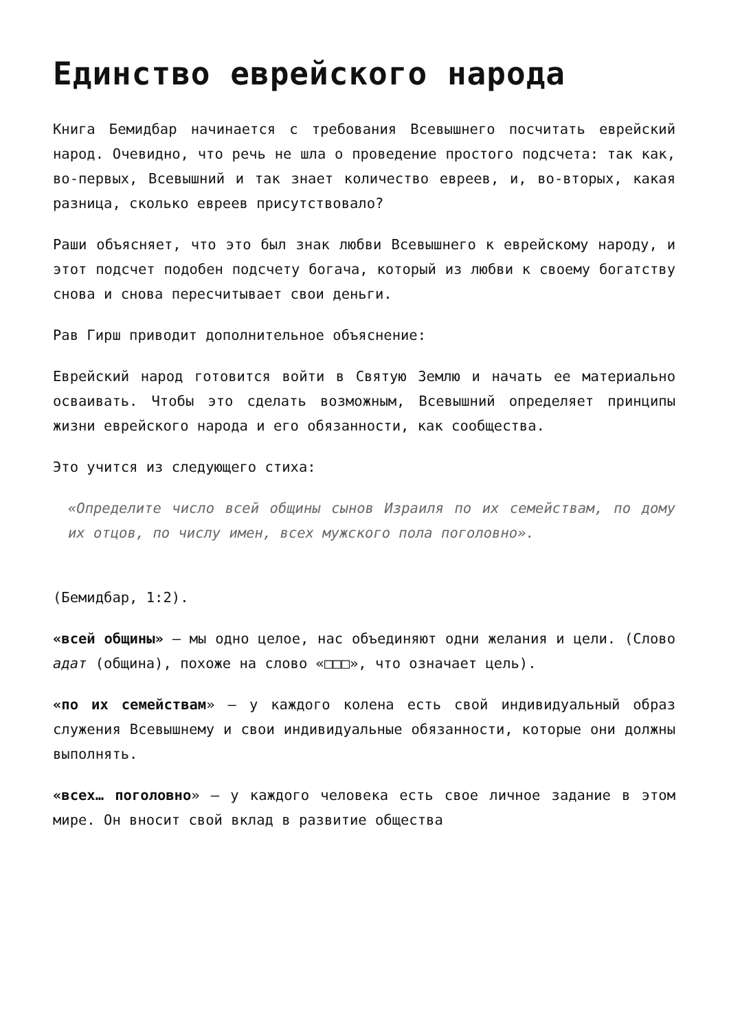Единство еврейского народа
Книга Бемидбар начинается с требования Всевышнего посчитать еврейский народ. Очевидно, что речь не шла о проведение простого подсчета: так как, во-первых, Всевышний и так знает количество евреев, и, во-вторых, какая разница, сколько евреев присутствовало?
Раши объясняет, что это был знак любви Всевышнего к еврейскому народу, и этот подсчет подобен подсчету богача, который из любви к своему богатству снова и снова пересчитывает свои деньги.
Рав Гирш приводит дополнительное объяснение:
Еврейский народ готовится войти в Святую Землю и начать ее материально осваивать. Чтобы это сделать возможным, Всевышний определяет принципы жизни еврейского народа и его обязанности, как сообщества.
Это учится из следующего стиха:
«Определите число всей общины сынов Израиля по их семействам, по дому их отцов, по числу имен, всех мужского пола поголовно».
(Бемидбар, 1:2).
«всей общины» — мы одно целое, нас объединяют одни желания и цели. (Слово адат (община), похоже на слово «□□□», что означает цель).
«по их семействам» — у каждого колена есть свой индивидуальный образ служения Всевышнему и свои индивидуальные обязанности, которые они должны выполнять.
«всех… поголовно» — у каждого человека есть свое личное задание в этом мире. Он вносит свой вклад в развитие общества